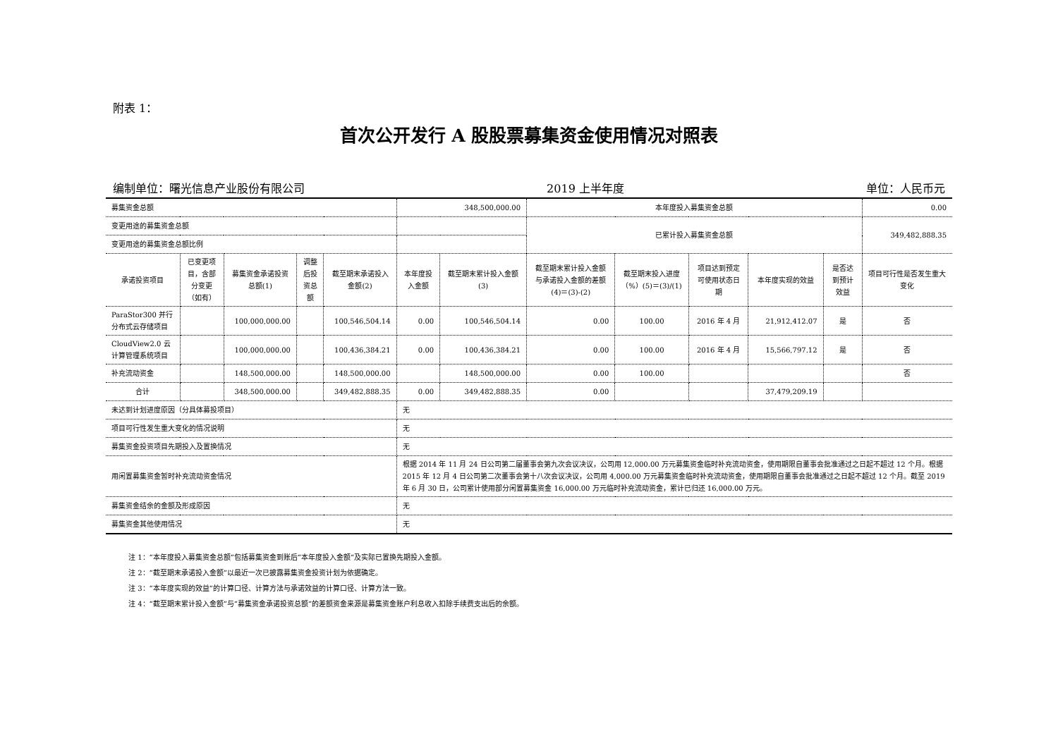附表 1：
首次公开发行 A 股股票募集资金使用情况对照表
编制单位：曙光信息产业股份有限公司 2019 上半年度 单位：人民币元
| 募集资金总额 | | | | | 348,500,000.00 | | 本年度投入募集资金总额 | | | | | 0.00 |
| 变更用途的募集资金总额 | | | | | | | 已累计投入募集资金总额 | | | | | 349,482,888.35 |
| 变更用途的募集资金总额比例 | | | | | | | | | | | | |
| 承诺投资项目 | 已变更项目，含部分变更（如有） | 募集资金承诺投资总额(1) | 调整后投资总额 | 截至期末承诺投入金额(2) | 本年度投入金额 | 截至期末累计投入金额(3) | 截至期末累计投入金额与承诺投入金额的差额(4)＝(3)-(2) | 截至期末投入进度（%）(5)＝(3)/(1) | 项目达到预定可使用状态日期 | 本年度实现的效益 | 是否达到预计效益 | 项目可行性是否发生重大变化 |
| ParaStor300 并行分布式云存储项目 | | 100,000,000.00 | | 100,546,504.14 | 0.00 | 100,546,504.14 | 0.00 | 100.00 | 2016 年 4 月 | 21,912,412.07 | 是 | 否 |
| CloudView2.0 云计算管理系统项目 | | 100,000,000.00 | | 100,436,384.21 | 0.00 | 100,436,384.21 | 0.00 | 100.00 | 2016 年 4 月 | 15,566,797.12 | 是 | 否 |
| 补充流动资金 | | 148,500,000.00 | | 148,500,000.00 | | 148,500,000.00 | 0.00 | 100.00 | | | | 否 |
| 合计 | | 348,500,000.00 | | 349,482,888.35 | 0.00 | 349,482,888.35 | 0.00 | | | 37,479,209.19 | | |
| 未达到计划进度原因（分具体募投项目） | | | | | 无 | | | | | | | |
| 项目可行性发生重大变化的情况说明 | | | | | 无 | | | | | | | |
| 募集资金投资项目先期投入及置换情况 | | | | | 无 | | | | | | | |
| 用闲置募集资金暂时补充流动资金情况 | | | | | 根据 2014 年 11 月 24 日公司第二届董事会第九次会议决议，公司用 12,000.00 万元募集资金临时补充流动资金，使用期限自董事会批准通过之日起不超过 12 个月。根据 2015 年 12 月 4 日公司第二次董事会第十八次会议决议，公司用 4,000.00 万元募集资金临时补充流动资金，使用期限自董事会批准通过之日起不超过 12 个月。截至 2019 年 6 月 30 日，公司累计使用部分闲置募集资金 16,000.00 万元临时补充流动资金，累计已归还 16,000.00 万元。 | | | | | | | |
| 募集资金结余的金额及形成原因 | | | | | 无 | | | | | | | |
| 募集资金其他使用情况 | | | | | 无 | | | | | | | |
注 1：“本年度投入募集资金总额”包括募集资金到账后“本年度投入金额”及实际已置换先期投入金额。
注 2：“截至期末承诺投入金额”以最近一次已披露募集资金投资计划为依据确定。
注 3：“本年度实现的效益”的计算口径、计算方法与承诺效益的计算口径、计算方法一致。
注 4：“截至期末累计投入金额”与“募集资金承诺投资总额”的差额资金来源是募集资金账户利息收入扣除手续费支出后的余额。